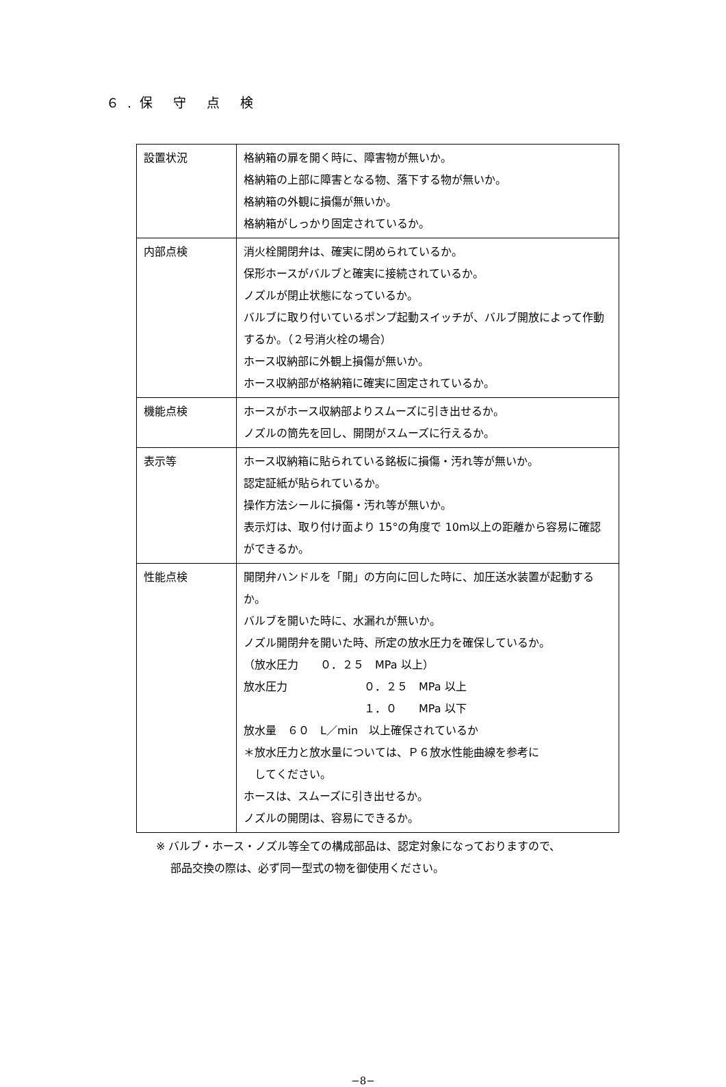６.保 守 点 検
| 設置状況 | 格納箱の扉を開く時に、障害物が無いか。 格納箱の上部に障害となる物、落下する物が無いか。 格納箱の外観に損傷が無いか。 格納箱がしっかり固定されているか。 |
| 内部点検 | 消火栓開閉弁は、確実に閉められているか。 保形ホースがバルブと確実に接続されているか。 ノズルが閉止状態になっているか。 バルブに取り付いているポンプ起動スイッチが、バルブ開放によって作動するか。（２号消火栓の場合） ホース収納部に外観上損傷が無いか。 ホース収納部が格納箱に確実に固定されているか。 |
| 機能点検 | ホースがホース収納部よりスムーズに引き出せるか。 ノズルの筒先を回し、開閉がスムーズに行えるか。 |
| 表示等 | ホース収納箱に貼られている銘板に損傷・汚れ等が無いか。 認定証紙が貼られているか。 操作方法シールに損傷・汚れ等が無いか。 表示灯は、取り付け面より 15°の角度で 10m以上の距離から容易に確認ができるか。 |
| 性能点検 | 開閉弁ハンドルを「開」の方向に回した時に、加圧送水装置が起動するか。 バルブを開いた時に、水漏れが無いか。 ノズル開閉弁を開いた時、所定の放水圧力を確保しているか。 （放水圧力 ０．２５ MPa 以上） 放水圧力 ０．２５ MPa 以上 １．０ MPa 以下 放水量 ６０ L／min 以上確保されているか ＊放水圧力と放水量については、Ｐ６放水性能曲線を参考に してください。 ホースは、スムーズに引き出せるか。 ノズルの開閉は、容易にできるか。 |
※ バルブ・ホース・ノズル等全ての構成部品は、認定対象になっておりますので、
　 部品交換の際は、必ず同一型式の物を御使用ください。
−8−